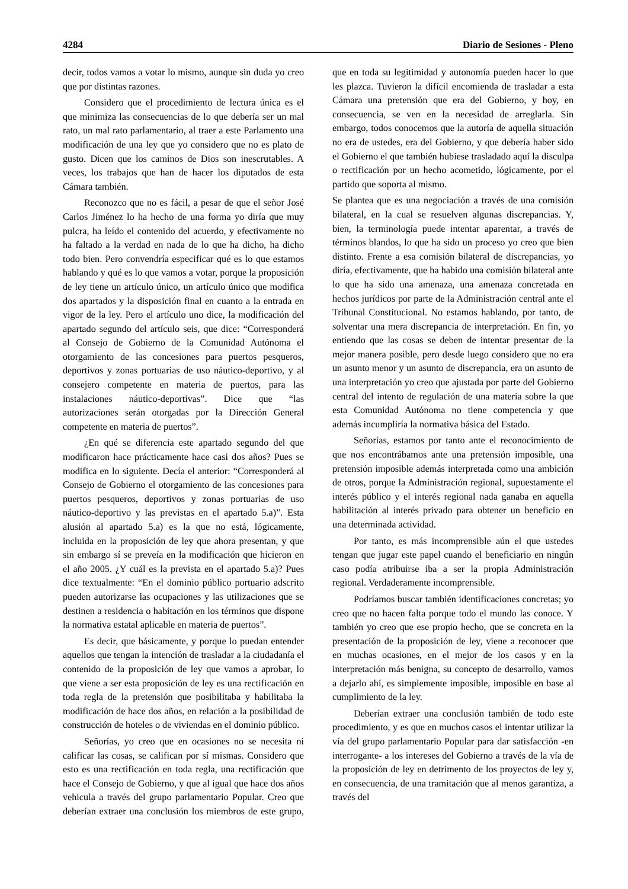4284 Diario de Sesiones - Pleno
decir, todos vamos a votar lo mismo, aunque sin duda yo creo que por distintas razones.
Considero que el procedimiento de lectura única es el que minimiza las consecuencias de lo que debería ser un mal rato, un mal rato parlamentario, al traer a este Parlamento una modificación de una ley que yo considero que no es plato de gusto. Dicen que los caminos de Dios son inescrutables. A veces, los trabajos que han de hacer los diputados de esta Cámara también.
Reconozco que no es fácil, a pesar de que el señor José Carlos Jiménez lo ha hecho de una forma yo diría que muy pulcra, ha leído el contenido del acuerdo, y efectivamente no ha faltado a la verdad en nada de lo que ha dicho, ha dicho todo bien. Pero convendría especificar qué es lo que estamos hablando y qué es lo que vamos a votar, porque la proposición de ley tiene un artículo único, un artículo único que modifica dos apartados y la disposición final en cuanto a la entrada en vigor de la ley. Pero el artículo uno dice, la modificación del apartado segundo del artículo seis, que dice: “Corresponderá al Consejo de Gobierno de la Comunidad Autónoma el otorgamiento de las concesiones para puertos pesqueros, deportivos y zonas portuarias de uso náutico-deportivo, y al consejero competente en materia de puertos, para las instalaciones náutico-deportivas”. Dice que “las autorizaciones serán otorgadas por la Dirección General competente en materia de puertos”.
¿En qué se diferencia este apartado segundo del que modificaron hace prácticamente hace casi dos años? Pues se modifica en lo siguiente. Decía el anterior: “Corresponderá al Consejo de Gobierno el otorgamiento de las concesiones para puertos pesqueros, deportivos y zonas portuarias de uso náutico-deportivo y las previstas en el apartado 5.a)”. Esta alusión al apartado 5.a) es la que no está, lógicamente, incluida en la proposición de ley que ahora presentan, y que sin embargo sí se preveía en la modificación que hicieron en el año 2005. ¿Y cuál es la prevista en el apartado 5.a)? Pues dice textualmente: “En el dominio público portuario adscrito pueden autorizarse las ocupaciones y las utilizaciones que se destinen a residencia o habitación en los términos que dispone la normativa estatal aplicable en materia de puertos”.
Es decir, que básicamente, y porque lo puedan entender aquellos que tengan la intención de trasladar a la ciudadanía el contenido de la proposición de ley que vamos a aprobar, lo que viene a ser esta proposición de ley es una rectificación en toda regla de la pretensión que posibilitaba y habilitaba la modificación de hace dos años, en relación a la posibilidad de construcción de hoteles o de viviendas en el dominio público.
Señorías, yo creo que en ocasiones no se necesita ni calificar las cosas, se califican por sí mismas. Considero que esto es una rectificación en toda regla, una rectificación que hace el Consejo de Gobierno, y que al igual que hace dos años vehicula a través del grupo parlamentario Popular. Creo que deberían extraer una conclusión los miembros de este grupo, que en toda su legitimidad y autonomía pueden hacer lo que les plazca. Tuvieron la difícil encomienda de trasladar a esta Cámara una pretensión que era del Gobierno, y hoy, en consecuencia, se ven en la necesidad de arreglarla. Sin embargo, todos conocemos que la autoría de aquella situación no era de ustedes, era del Gobierno, y que debería haber sido el Gobierno el que también hubiese trasladado aquí la disculpa o rectificación por un hecho acometido, lógicamente, por el partido que soporta al mismo.
Se plantea que es una negociación a través de una comisión bilateral, en la cual se resuelven algunas discrepancias. Y, bien, la terminología puede intentar aparentar, a través de términos blandos, lo que ha sido un proceso yo creo que bien distinto. Frente a esa comisión bilateral de discrepancias, yo diría, efectivamente, que ha habido una comisión bilateral ante lo que ha sido una amenaza, una amenaza concretada en hechos jurídicos por parte de la Administración central ante el Tribunal Constitucional. No estamos hablando, por tanto, de solventar una mera discrepancia de interpretación. En fin, yo entiendo que las cosas se deben de intentar presentar de la mejor manera posible, pero desde luego considero que no era un asunto menor y un asunto de discrepancia, era un asunto de una interpretación yo creo que ajustada por parte del Gobierno central del intento de regulación de una materia sobre la que esta Comunidad Autónoma no tiene competencia y que además incumpliría la normativa básica del Estado.
Señorías, estamos por tanto ante el reconocimiento de que nos encontrábamos ante una pretensión imposible, una pretensión imposible además interpretada como una ambición de otros, porque la Administración regional, supuestamente el interés público y el interés regional nada ganaba en aquella habilitación al interés privado para obtener un beneficio en una determinada actividad.
Por tanto, es más incomprensible aún el que ustedes tengan que jugar este papel cuando el beneficiario en ningún caso podía atribuirse iba a ser la propia Administración regional. Verdaderamente incomprensible.
Podríamos buscar también identificaciones concretas; yo creo que no hacen falta porque todo el mundo las conoce. Y también yo creo que ese propio hecho, que se concreta en la presentación de la proposición de ley, viene a reconocer que en muchas ocasiones, en el mejor de los casos y en la interpretación más benigna, su concepto de desarrollo, vamos a dejarlo ahí, es simplemente imposible, imposible en base al cumplimiento de la ley.
Deberían extraer una conclusión también de todo este procedimiento, y es que en muchos casos el intentar utilizar la vía del grupo parlamentario Popular para dar satisfacción -en interrogante- a los intereses del Gobierno a través de la vía de la proposición de ley en detrimento de los proyectos de ley y, en consecuencia, de una tramitación que al menos garantiza, a través del